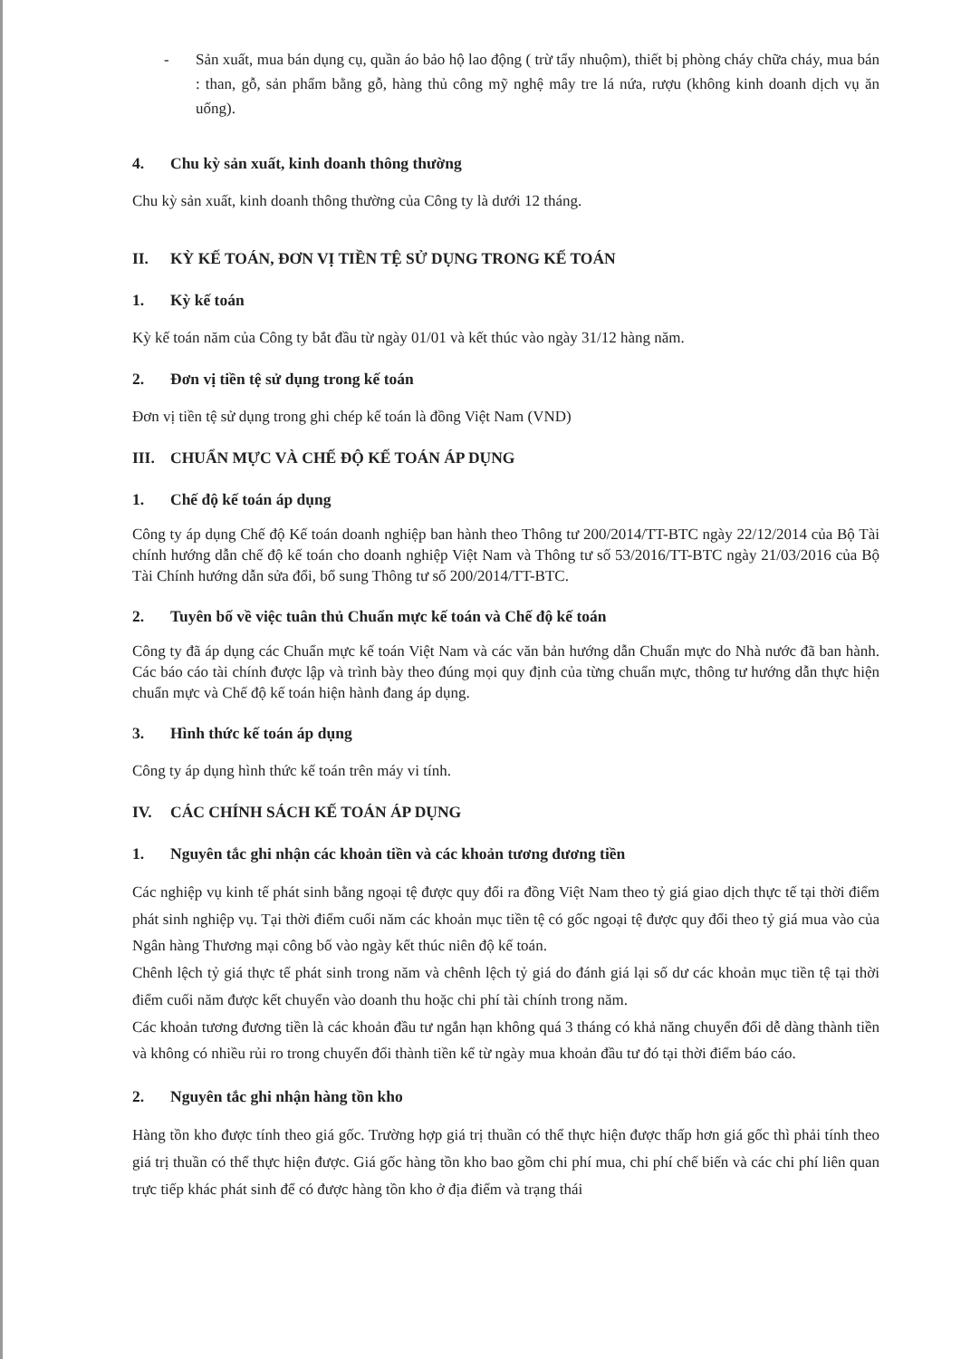- Sản xuất, mua bán dụng cụ, quần áo bảo hộ lao động ( trừ tẩy nhuộm), thiết bị phòng cháy chữa cháy, mua bán : than, gỗ, sản phẩm bằng gỗ, hàng thủ công mỹ nghệ mây tre lá nứa, rượu (không kinh doanh dịch vụ ăn uống).
4. Chu kỳ sản xuất, kinh doanh thông thường
Chu kỳ sản xuất, kinh doanh thông thường của Công ty là dưới 12 tháng.
II. KỲ KẾ TOÁN, ĐƠN VỊ TIỀN TỆ SỬ DỤNG TRONG KẾ TOÁN
1. Kỳ kế toán
Kỳ kế toán năm của Công ty bắt đầu từ ngày 01/01 và kết thúc vào ngày 31/12 hàng năm.
2. Đơn vị tiền tệ sử dụng trong kế toán
Đơn vị tiền tệ sử dụng trong ghi chép kế toán là đồng Việt Nam (VND)
III. CHUẨN MỰC VÀ CHẾ ĐỘ KẾ TOÁN ÁP DỤNG
1. Chế độ kế toán áp dụng
Công ty áp dụng Chế độ Kế toán doanh nghiệp ban hành theo Thông tư 200/2014/TT-BTC ngày 22/12/2014 của Bộ Tài chính hướng dẫn chế độ kế toán cho doanh nghiệp Việt Nam và Thông tư số 53/2016/TT-BTC ngày 21/03/2016 của Bộ Tài Chính hướng dẫn sửa đổi, bổ sung Thông tư số 200/2014/TT-BTC.
2. Tuyên bố về việc tuân thủ Chuẩn mực kế toán và Chế độ kế toán
Công ty đã áp dụng các Chuẩn mực kế toán Việt Nam và các văn bản hướng dẫn Chuẩn mực do Nhà nước đã ban hành. Các báo cáo tài chính được lập và trình bày theo đúng mọi quy định của từng chuẩn mực, thông tư hướng dẫn thực hiện chuẩn mực và Chế độ kế toán hiện hành đang áp dụng.
3. Hình thức kế toán áp dụng
Công ty áp dụng hình thức kế toán trên máy vi tính.
IV. CÁC CHÍNH SÁCH KẾ TOÁN ÁP DỤNG
1. Nguyên tắc ghi nhận các khoản tiền và các khoản tương đương tiền
Các nghiệp vụ kinh tế phát sinh bằng ngoại tệ được quy đổi ra đồng Việt Nam theo tỷ giá giao dịch thực tế tại thời điểm phát sinh nghiệp vụ. Tại thời điểm cuối năm các khoản mục tiền tệ có gốc ngoại tệ được quy đổi theo tỷ giá mua vào của Ngân hàng Thương mại công bố vào ngày kết thúc niên độ kế toán.
Chênh lệch tỷ giá thực tế phát sinh trong năm và chênh lệch tỷ giá do đánh giá lại số dư các khoản mục tiền tệ tại thời điểm cuối năm được kết chuyển vào doanh thu hoặc chi phí tài chính trong năm.
Các khoản tương đương tiền là các khoản đầu tư ngắn hạn không quá 3 tháng có khả năng chuyển đổi dễ dàng thành tiền và không có nhiều rủi ro trong chuyển đổi thành tiền kể từ ngày mua khoản đầu tư đó tại thời điểm báo cáo.
2. Nguyên tắc ghi nhận hàng tồn kho
Hàng tồn kho được tính theo giá gốc. Trường hợp giá trị thuần có thể thực hiện được thấp hơn giá gốc thì phải tính theo giá trị thuần có thể thực hiện được. Giá gốc hàng tồn kho bao gồm chi phí mua, chi phí chế biến và các chi phí liên quan trực tiếp khác phát sinh để có được hàng tồn kho ở địa điểm và trạng thái